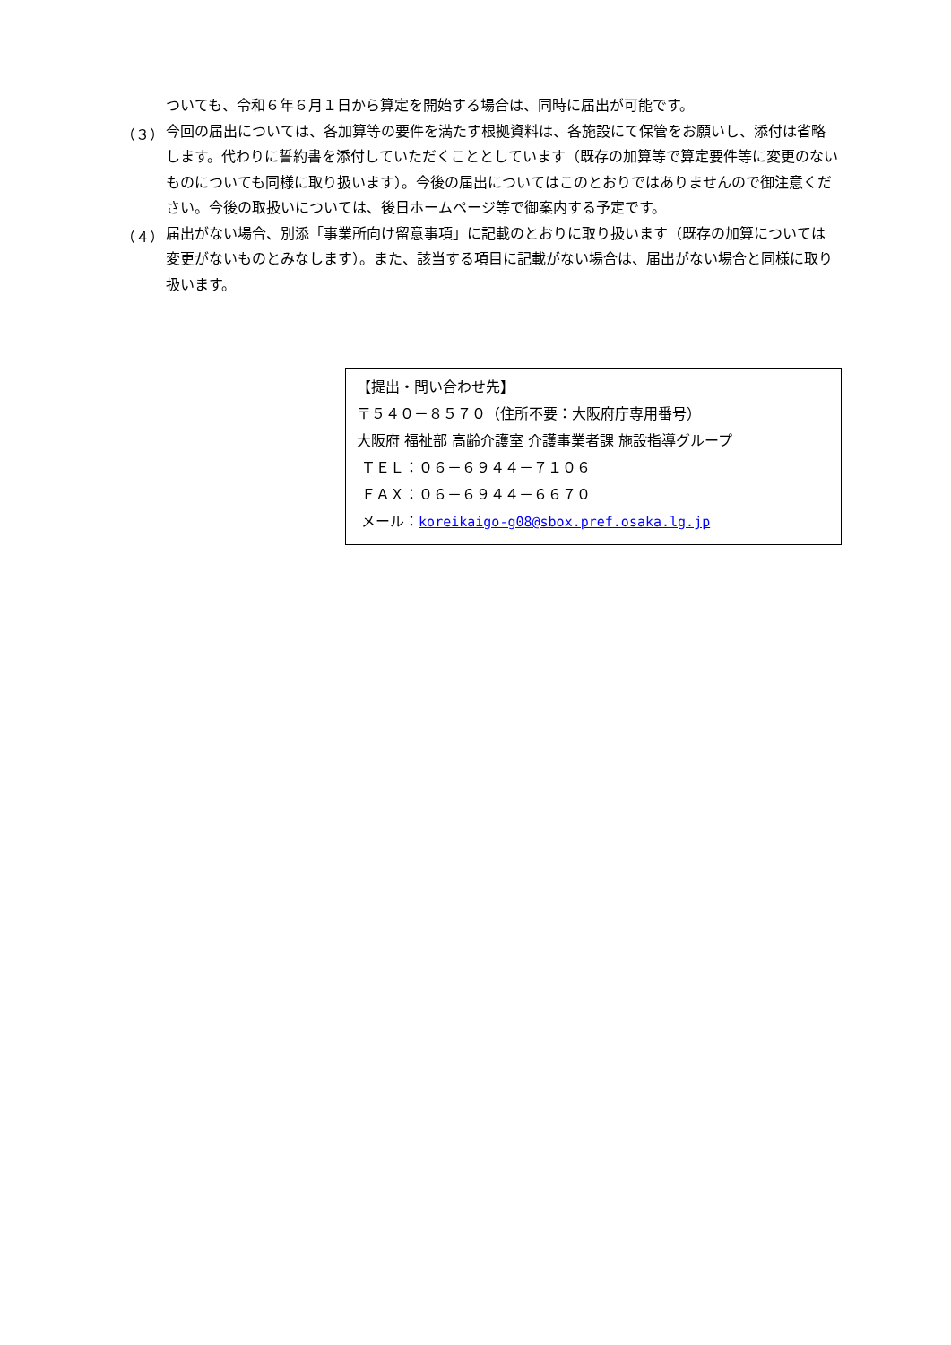ついても、令和６年６月１日から算定を開始する場合は、同時に届出が可能です。
（３）
今回の届出については、各加算等の要件を満たす根拠資料は、各施設にて保管をお願いし、添付は省略します。代わりに誓約書を添付していただくこととしています（既存の加算等で算定要件等に変更のないものについても同様に取り扱います）。今後の届出についてはこのとおりではありませんので御注意ください。今後の取扱いについては、後日ホームページ等で御案内する予定です。
（４）
届出がない場合、別添「事業所向け留意事項」に記載のとおりに取り扱います（既存の加算については変更がないものとみなします）。また、該当する項目に記載がない場合は、届出がない場合と同様に取り扱います。
【提出・問い合わせ先】
〒５４０－８５７０（住所不要：大阪府庁専用番号）
大阪府 福祉部 高齢介護室 介護事業者課 施設指導グループ
ＴＥＬ：０６－６９４４－７１０６
ＦＡＸ：０６－６９４４－６６７０
メール：koreikaigo-g08@sbox.pref.osaka.lg.jp